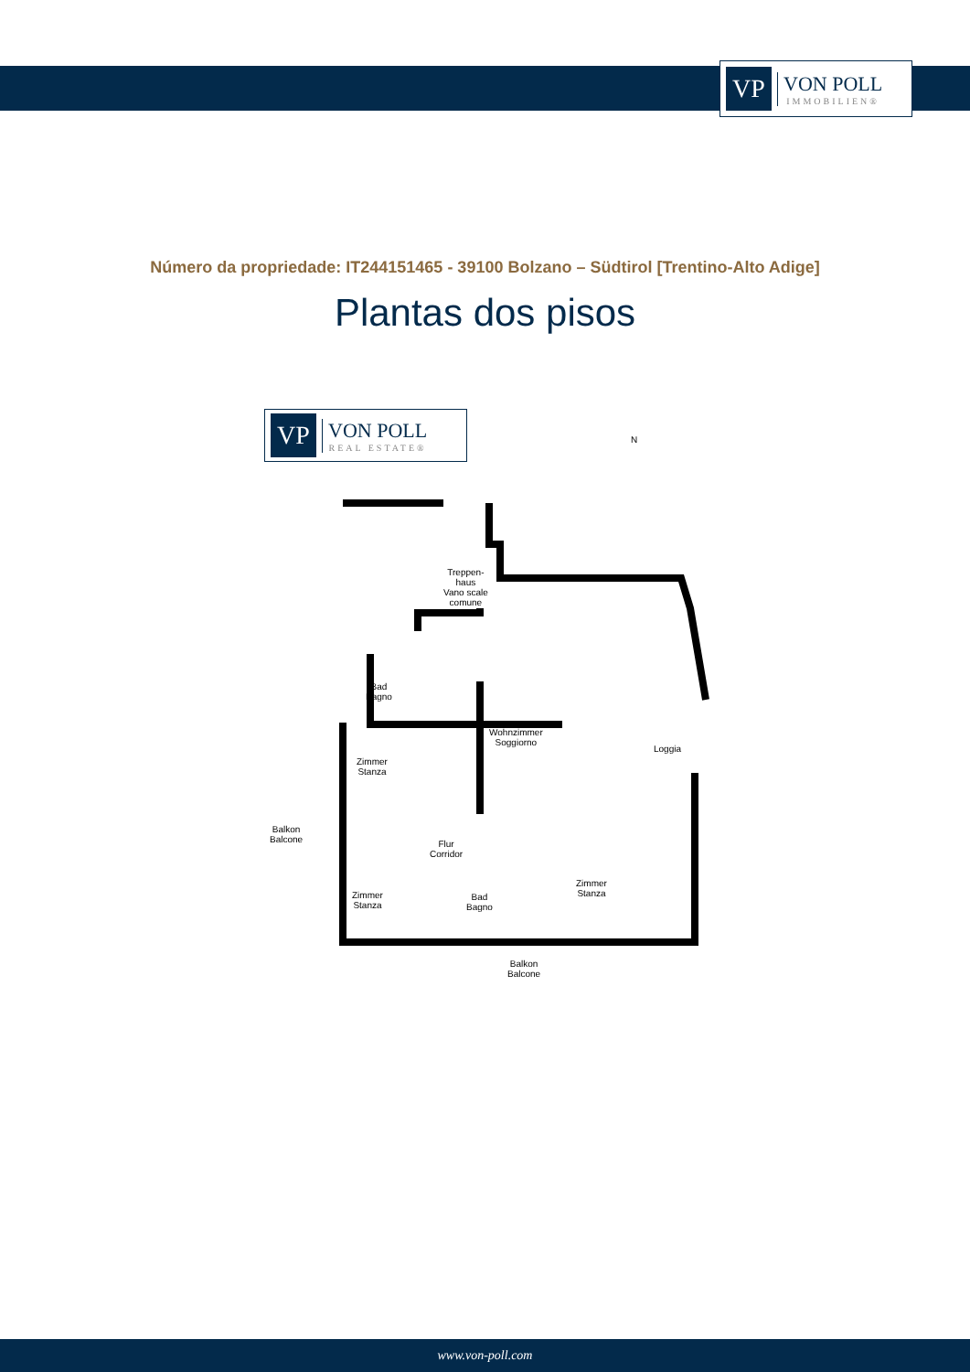VP
VON POLL
IMMOBILIEN®
Número da propriedade: IT244151465 - 39100 Bolzano – Südtirol [Trentino-Alto Adige]
Plantas dos pisos
VP
VON POLL
REAL ESTATE®
N
Treppen-
haus
Vano scale
comune
Bad
Bagno
Wohnzimmer
Soggiorno
Loggia
Zimmer
Stanza
Balkon
Balcone
Flur
Corridor
Zimmer
Stanza
Zimmer
Stanza
Bad
Bagno
Balkon
Balcone
www.von-poll.com